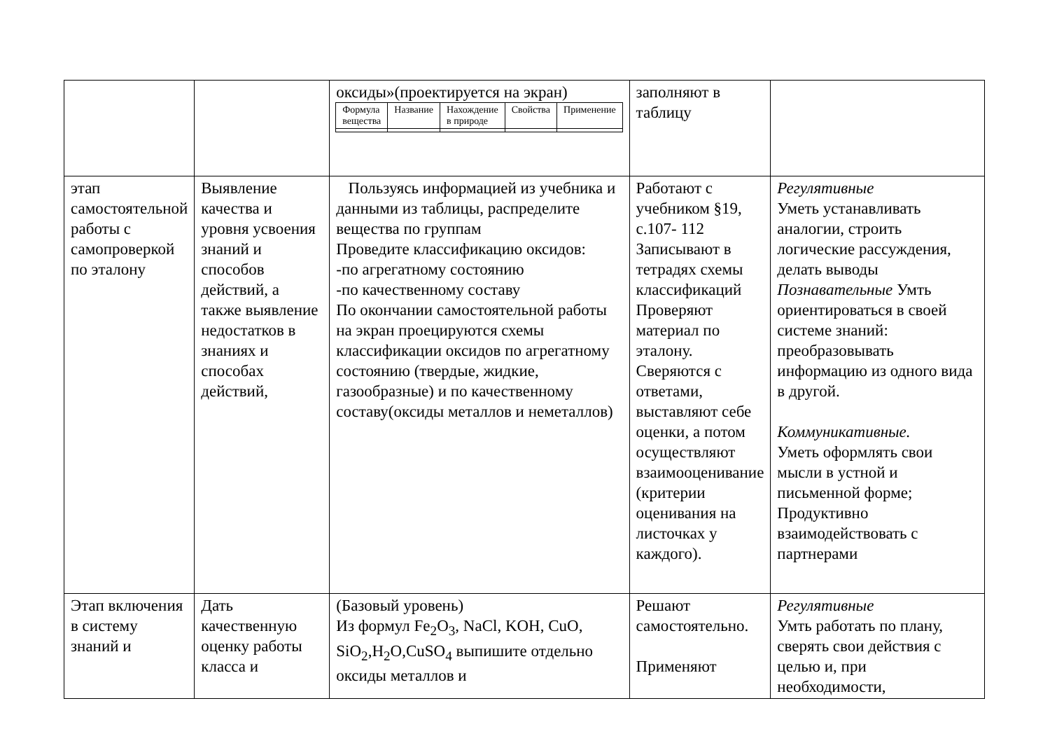| | | оксиды»(проектируется на экран) / Формула вещества / Название / Нахождение в природе / Свойства / Применение / | заполняют в таблицу | |
| этап самостоятельной работы с самопроверкой по эталону | Выявление качества и уровня усвоения знаний и способов действий, а также выявление недостатков в знаниях и способах действий, | Пользуясь информацией из учебника и данными из таблицы, распределите вещества по группам Проведите классификацию оксидов: -по агрегатному состоянию -по качественному составу По окончании самостоятельной работы на экран проецируются схемы классификации оксидов по агрегатному состоянию (твердые, жидкие, газообразные) и по качественному составу(оксиды металлов и неметаллов) | Работают с учебником §19, с.107- 112 Записывают в тетрадях схемы классификаций Проверяют материал по эталону. Сверяются с ответами, выставляют себе оценки, а потом осуществляют взаимооценивание (критерии оценивания на листочках у каждого). | Регулятивные Уметь устанавливать аналогии, строить логические рассуждения, делать выводы Познавательные Умть ориентироваться в своей системе знаний: преобразовывать информацию из одного вида в другой. Коммуникативные. Уметь оформлять свои мысли в устной и письменной форме; Продуктивно взаимодействовать с партнерами |
| Этап включения в систему знаний и | Дать качественную оценку работы класса и | (Базовый уровень) Из формул Fe<sub>2</sub>O<sub>3</sub>, NaCl, KOH, CuO, SiO<sub>2</sub>,H<sub>2</sub>O,CuSO<sub>4</sub> выпишите отдельно оксиды металлов и | Решают самостоятельно. Применяют | Регулятивные Умть работать по плану, сверять свои действия с целью и, при необходимости, |